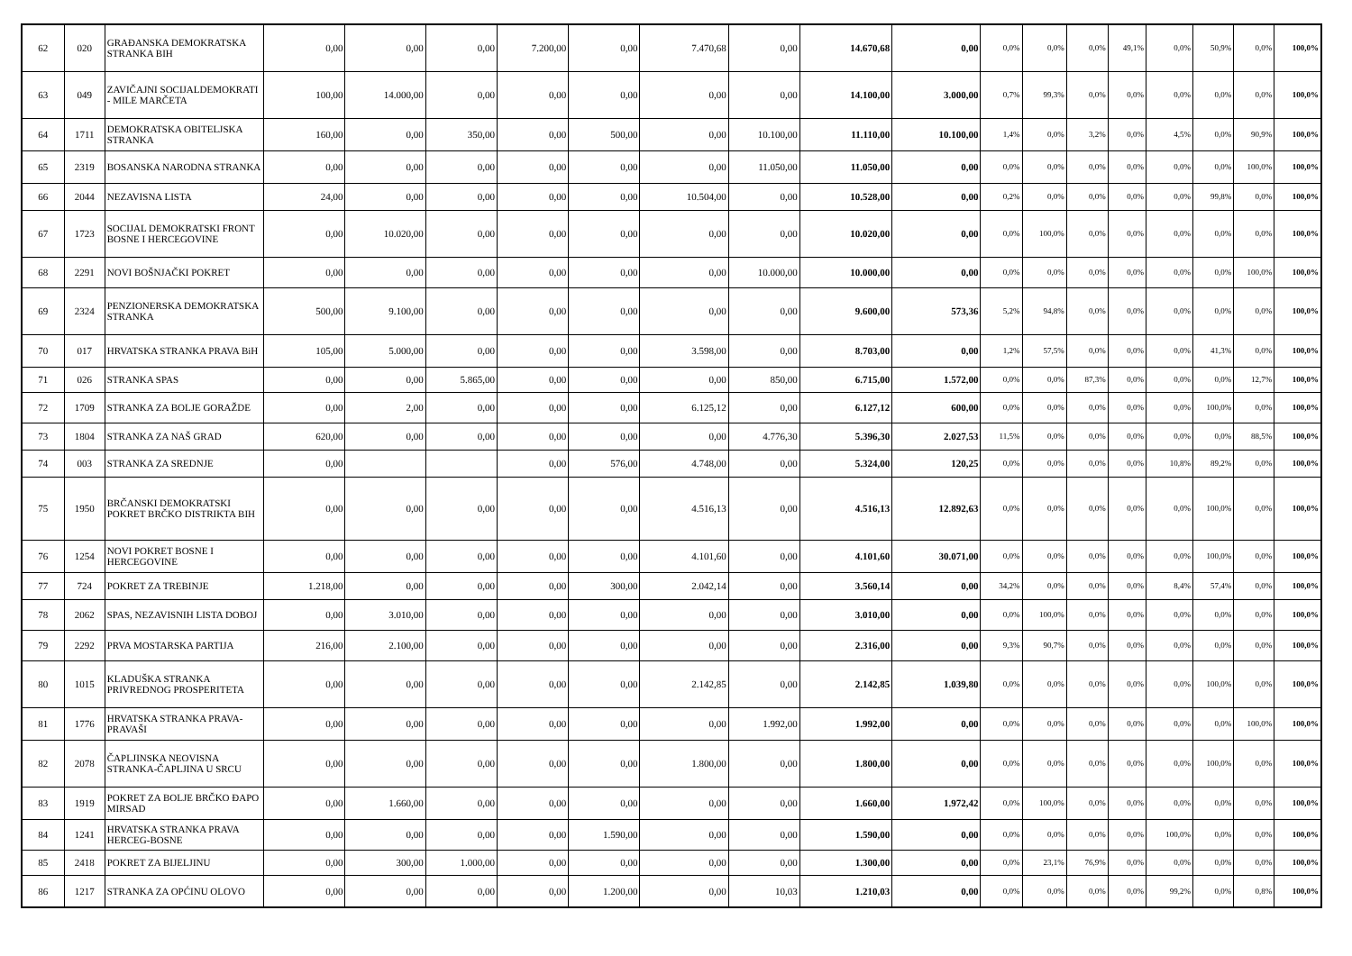| 62 | 020 | GRAĐANSKA DEMOKRATSKA STRANKA BIH | 0,00 | 0,00 | 0,00 | 7.200,00 | 0,00 | 7.470,68 | 0,00 | 14.670,68 | 0,00 | 0,0% | 0,0% | 0,0% | 49,1% | 0,0% | 50,9% | 0,0% | 100,0% |
| 63 | 049 | ZAVIČAJNI SOCIJALDEMOKRATI - MILE MARČETA | 100,00 | 14.000,00 | 0,00 | 0,00 | 0,00 | 0,00 | 0,00 | 14.100,00 | 3.000,00 | 0,7% | 99,3% | 0,0% | 0,0% | 0,0% | 0,0% | 0,0% | 100,0% |
| 64 | 1711 | DEMOKRATSKA OBITELJSKA STRANKA | 160,00 | 0,00 | 350,00 | 0,00 | 500,00 | 0,00 | 10.100,00 | 11.110,00 | 10.100,00 | 1,4% | 0,0% | 3,2% | 0,0% | 4,5% | 0,0% | 90,9% | 100,0% |
| 65 | 2319 | BOSANSKA NARODNA STRANKA | 0,00 | 0,00 | 0,00 | 0,00 | 0,00 | 0,00 | 11.050,00 | 11.050,00 | 0,00 | 0,0% | 0,0% | 0,0% | 0,0% | 0,0% | 0,0% | 100,0% | 100,0% |
| 66 | 2044 | NEZAVISNA LISTA | 24,00 | 0,00 | 0,00 | 0,00 | 0,00 | 10.504,00 | 0,00 | 10.528,00 | 0,00 | 0,2% | 0,0% | 0,0% | 0,0% | 0,0% | 99,8% | 0,0% | 100,0% |
| 67 | 1723 | SOCIJAL DEMOKRATSKI FRONT BOSNE I HERCEGOVINE | 0,00 | 10.020,00 | 0,00 | 0,00 | 0,00 | 0,00 | 0,00 | 10.020,00 | 0,00 | 0,0% | 100,0% | 0,0% | 0,0% | 0,0% | 0,0% | 0,0% | 100,0% |
| 68 | 2291 | NOVI BOŠNJAČKI POKRET | 0,00 | 0,00 | 0,00 | 0,00 | 0,00 | 0,00 | 10.000,00 | 10.000,00 | 0,00 | 0,0% | 0,0% | 0,0% | 0,0% | 0,0% | 0,0% | 100,0% | 100,0% |
| 69 | 2324 | PENZIONERSKA DEMOKRATSKA STRANKA | 500,00 | 9.100,00 | 0,00 | 0,00 | 0,00 | 0,00 | 0,00 | 9.600,00 | 573,36 | 5,2% | 94,8% | 0,0% | 0,0% | 0,0% | 0,0% | 0,0% | 100,0% |
| 70 | 017 | HRVATSKA STRANKA PRAVA BiH | 105,00 | 5.000,00 | 0,00 | 0,00 | 0,00 | 3.598,00 | 0,00 | 8.703,00 | 0,00 | 1,2% | 57,5% | 0,0% | 0,0% | 0,0% | 41,3% | 0,0% | 100,0% |
| 71 | 026 | STRANKA SPAS | 0,00 | 0,00 | 5.865,00 | 0,00 | 0,00 | 0,00 | 850,00 | 6.715,00 | 1.572,00 | 0,0% | 0,0% | 87,3% | 0,0% | 0,0% | 0,0% | 12,7% | 100,0% |
| 72 | 1709 | STRANKA ZA BOLJE GORAŽDE | 0,00 | 2,00 | 0,00 | 0,00 | 0,00 | 6.125,12 | 0,00 | 6.127,12 | 600,00 | 0,0% | 0,0% | 0,0% | 0,0% | 0,0% | 100,0% | 0,0% | 100,0% |
| 73 | 1804 | STRANKA ZA NAŠ GRAD | 620,00 | 0,00 | 0,00 | 0,00 | 0,00 | 0,00 | 4.776,30 | 5.396,30 | 2.027,53 | 11,5% | 0,0% | 0,0% | 0,0% | 0,0% | 0,0% | 88,5% | 100,0% |
| 74 | 003 | STRANKA ZA SREDNJE | 0,00 | | | 0,00 | 576,00 | 4.748,00 | 0,00 | 5.324,00 | 120,25 | 0,0% | 0,0% | 0,0% | 0,0% | 10,8% | 89,2% | 0,0% | 100,0% |
| 75 | 1950 | BRČANSKI DEMOKRATSKI POKRET BRČKO DISTRIKTA BIH | 0,00 | 0,00 | 0,00 | 0,00 | 0,00 | 4.516,13 | 0,00 | 4.516,13 | 12.892,63 | 0,0% | 0,0% | 0,0% | 0,0% | 0,0% | 100,0% | 0,0% | 100,0% |
| 76 | 1254 | NOVI POKRET BOSNE I HERCEGOVINE | 0,00 | 0,00 | 0,00 | 0,00 | 0,00 | 4.101,60 | 0,00 | 4.101,60 | 30.071,00 | 0,0% | 0,0% | 0,0% | 0,0% | 0,0% | 100,0% | 0,0% | 100,0% |
| 77 | 724 | POKRET ZA TREBINJE | 1.218,00 | 0,00 | 0,00 | 0,00 | 300,00 | 2.042,14 | 0,00 | 3.560,14 | 0,00 | 34,2% | 0,0% | 0,0% | 0,0% | 8,4% | 57,4% | 0,0% | 100,0% |
| 78 | 2062 | SPAS, NEZAVISNIH LISTA DOBOJ | 0,00 | 3.010,00 | 0,00 | 0,00 | 0,00 | 0,00 | 0,00 | 3.010,00 | 0,00 | 0,0% | 100,0% | 0,0% | 0,0% | 0,0% | 0,0% | 0,0% | 100,0% |
| 79 | 2292 | PRVA MOSTARSKA PARTIJA | 216,00 | 2.100,00 | 0,00 | 0,00 | 0,00 | 0,00 | 0,00 | 2.316,00 | 0,00 | 9,3% | 90,7% | 0,0% | 0,0% | 0,0% | 0,0% | 0,0% | 100,0% |
| 80 | 1015 | KLADUŠKA STRANKA PRIVREDNOG PROSPERITETA | 0,00 | 0,00 | 0,00 | 0,00 | 0,00 | 2.142,85 | 0,00 | 2.142,85 | 1.039,80 | 0,0% | 0,0% | 0,0% | 0,0% | 0,0% | 100,0% | 0,0% | 100,0% |
| 81 | 1776 | HRVATSKA STRANKA PRAVA-PRAVAŠI | 0,00 | 0,00 | 0,00 | 0,00 | 0,00 | 0,00 | 1.992,00 | 1.992,00 | 0,00 | 0,0% | 0,0% | 0,0% | 0,0% | 0,0% | 0,0% | 100,0% | 100,0% |
| 82 | 2078 | ČAPLJINSKA NEOVISNA STRANKA-ČAPLJINA U SRCU | 0,00 | 0,00 | 0,00 | 0,00 | 0,00 | 1.800,00 | 0,00 | 1.800,00 | 0,00 | 0,0% | 0,0% | 0,0% | 0,0% | 0,0% | 100,0% | 0,0% | 100,0% |
| 83 | 1919 | POKRET ZA BOLJE BRČKO ĐAPO MIRSAD | 0,00 | 1.660,00 | 0,00 | 0,00 | 0,00 | 0,00 | 0,00 | 1.660,00 | 1.972,42 | 0,0% | 100,0% | 0,0% | 0,0% | 0,0% | 0,0% | 0,0% | 100,0% |
| 84 | 1241 | HRVATSKA STRANKA PRAVA HERCEG-BOSNE | 0,00 | 0,00 | 0,00 | 0,00 | 1.590,00 | 0,00 | 0,00 | 1.590,00 | 0,00 | 0,0% | 0,0% | 0,0% | 0,0% | 100,0% | 0,0% | 0,0% | 100,0% |
| 85 | 2418 | POKRET ZA BIJELJINU | 0,00 | 300,00 | 1.000,00 | 0,00 | 0,00 | 0,00 | 0,00 | 1.300,00 | 0,00 | 0,0% | 23,1% | 76,9% | 0,0% | 0,0% | 0,0% | 0,0% | 100,0% |
| 86 | 1217 | STRANKA ZA OPĆINU OLOVO | 0,00 | 0,00 | 0,00 | 0,00 | 1.200,00 | 0,00 | 10,03 | 1.210,03 | 0,00 | 0,0% | 0,0% | 0,0% | 0,0% | 99,2% | 0,0% | 0,8% | 100,0% |